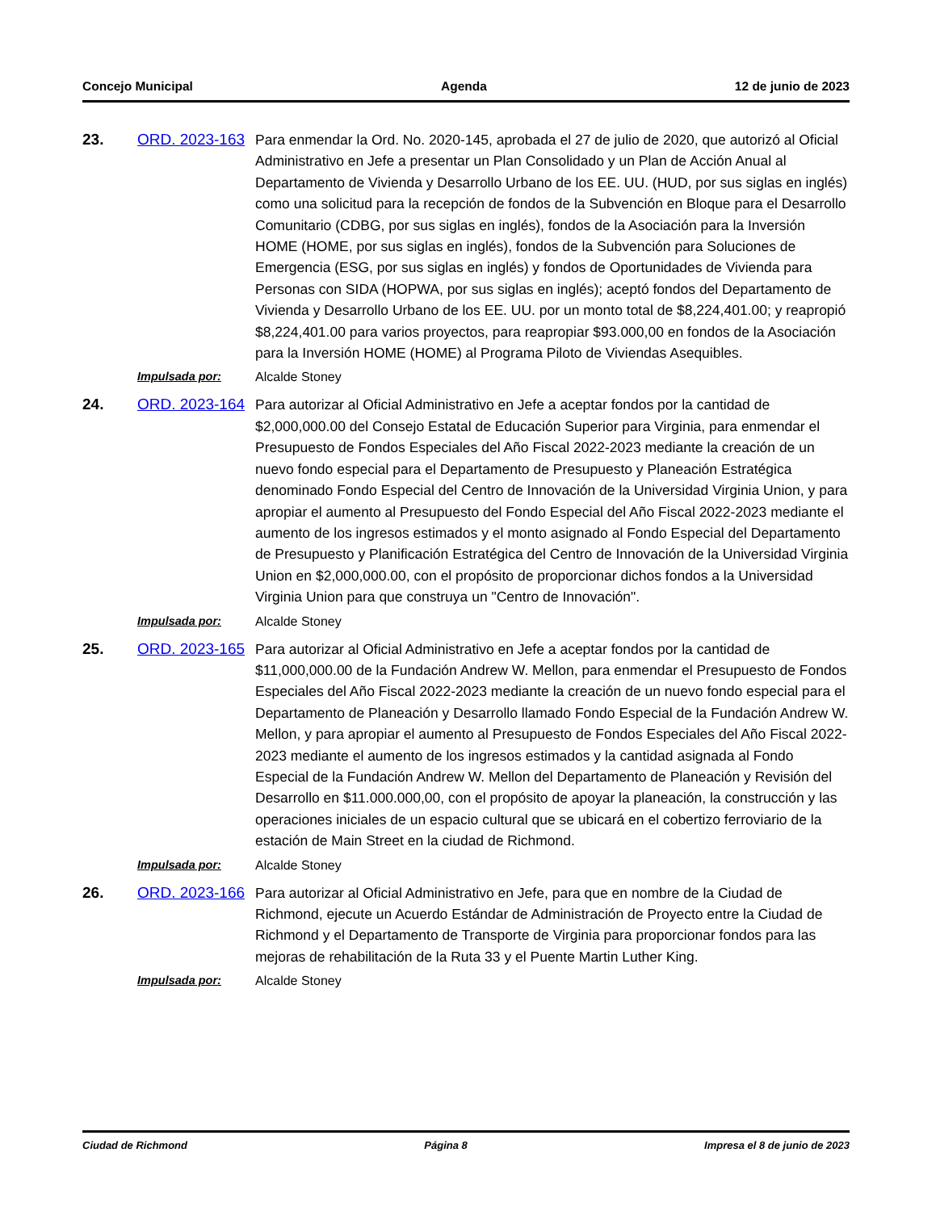Concejo Municipal Agenda 12 de junio de 2023
23.
ORD. 2023-163
Para enmendar la Ord. No. 2020-145, aprobada el 27 de julio de 2020, que autorizó al Oficial Administrativo en Jefe a presentar un Plan Consolidado y un Plan de Acción Anual al Departamento de Vivienda y Desarrollo Urbano de los EE. UU. (HUD, por sus siglas en inglés) como una solicitud para la recepción de fondos de la Subvención en Bloque para el Desarrollo Comunitario (CDBG, por sus siglas en inglés), fondos de la Asociación para la Inversión HOME (HOME, por sus siglas en inglés), fondos de la Subvención para Soluciones de Emergencia (ESG, por sus siglas en inglés) y fondos de Oportunidades de Vivienda para Personas con SIDA (HOPWA, por sus siglas en inglés); aceptó fondos del Departamento de Vivienda y Desarrollo Urbano de los EE. UU. por un monto total de $8,224,401.00; y reapropió $8,224,401.00 para varios proyectos, para reapropiar $93.000,00 en fondos de la Asociación para la Inversión HOME (HOME) al Programa Piloto de Viviendas Asequibles.
Impulsada por: Alcalde Stoney
24.
ORD. 2023-164
Para autorizar al Oficial Administrativo en Jefe a aceptar fondos por la cantidad de $2,000,000.00 del Consejo Estatal de Educación Superior para Virginia, para enmendar el Presupuesto de Fondos Especiales del Año Fiscal 2022-2023 mediante la creación de un nuevo fondo especial para el Departamento de Presupuesto y Planeación Estratégica denominado Fondo Especial del Centro de Innovación de la Universidad Virginia Union, y para apropiar el aumento al Presupuesto del Fondo Especial del Año Fiscal 2022-2023 mediante el aumento de los ingresos estimados y el monto asignado al Fondo Especial del Departamento de Presupuesto y Planificación Estratégica del Centro de Innovación de la Universidad Virginia Union en $2,000,000.00, con el propósito de proporcionar dichos fondos a la Universidad Virginia Union para que construya un "Centro de Innovación".
Impulsada por: Alcalde Stoney
25.
ORD. 2023-165
Para autorizar al Oficial Administrativo en Jefe a aceptar fondos por la cantidad de $11,000,000.00 de la Fundación Andrew W. Mellon, para enmendar el Presupuesto de Fondos Especiales del Año Fiscal 2022-2023 mediante la creación de un nuevo fondo especial para el Departamento de Planeación y Desarrollo llamado Fondo Especial de la Fundación Andrew W. Mellon, y para apropiar el aumento al Presupuesto de Fondos Especiales del Año Fiscal 2022-2023 mediante el aumento de los ingresos estimados y la cantidad asignada al Fondo Especial de la Fundación Andrew W. Mellon del Departamento de Planeación y Revisión del Desarrollo en $11.000.000,00, con el propósito de apoyar la planeación, la construcción y las operaciones iniciales de un espacio cultural que se ubicará en el cobertizo ferroviario de la estación de Main Street en la ciudad de Richmond.
Impulsada por: Alcalde Stoney
26.
ORD. 2023-166
Para autorizar al Oficial Administrativo en Jefe, para que en nombre de la Ciudad de Richmond, ejecute un Acuerdo Estándar de Administración de Proyecto entre la Ciudad de Richmond y el Departamento de Transporte de Virginia para proporcionar fondos para las mejoras de rehabilitación de la Ruta 33 y el Puente Martin Luther King.
Impulsada por: Alcalde Stoney
Ciudad de Richmond Página 8 Impresa el 8 de junio de 2023